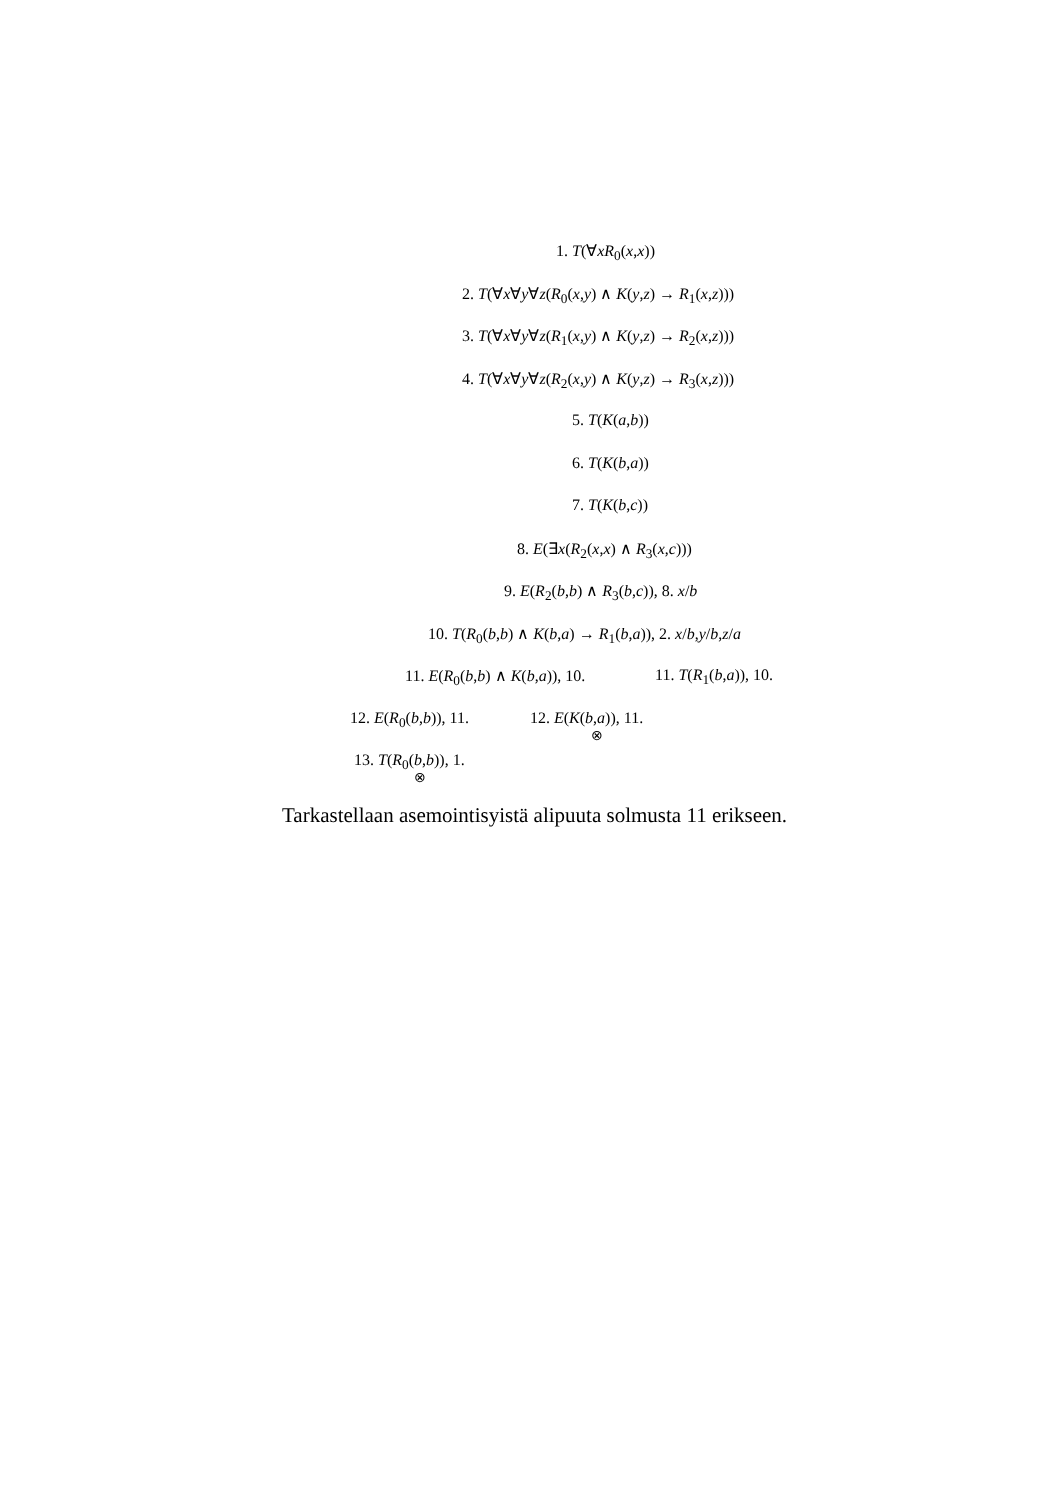1. T(∀xR<sub>0</sub>(x,x))
2. T(∀x∀y∀z(R<sub>0</sub>(x,y) ∧ K(y,z) → R<sub>1</sub>(x,z)))
3. T(∀x∀y∀z(R<sub>1</sub>(x,y) ∧ K(y,z) → R<sub>2</sub>(x,z)))
4. T(∀x∀y∀z(R<sub>2</sub>(x,y) ∧ K(y,z) → R<sub>3</sub>(x,z)))
5. T(K(a,b))
6. T(K(b,a))
7. T(K(b,c))
8. E(∃x(R<sub>2</sub>(x,x) ∧ R<sub>3</sub>(x,c)))
9. E(R<sub>2</sub>(b,b) ∧ R<sub>3</sub>(b,c)), 8. x/b
10. T(R<sub>0</sub>(b,b) ∧ K(b,a) → R<sub>1</sub>(b,a)), 2. x/b,y/b,z/a
11. E(R<sub>0</sub>(b,b) ∧ K(b,a)), 10. 11. T(R<sub>1</sub>(b,a)), 10.
12. E(R<sub>0</sub>(b,b)), 11. 12. E(K(b,a)), 11.
⊗
13. T(R<sub>0</sub>(b,b)), 1.
⊗
Tarkastellaan asemointisyistä alipuuta solmusta 11 erikseen.